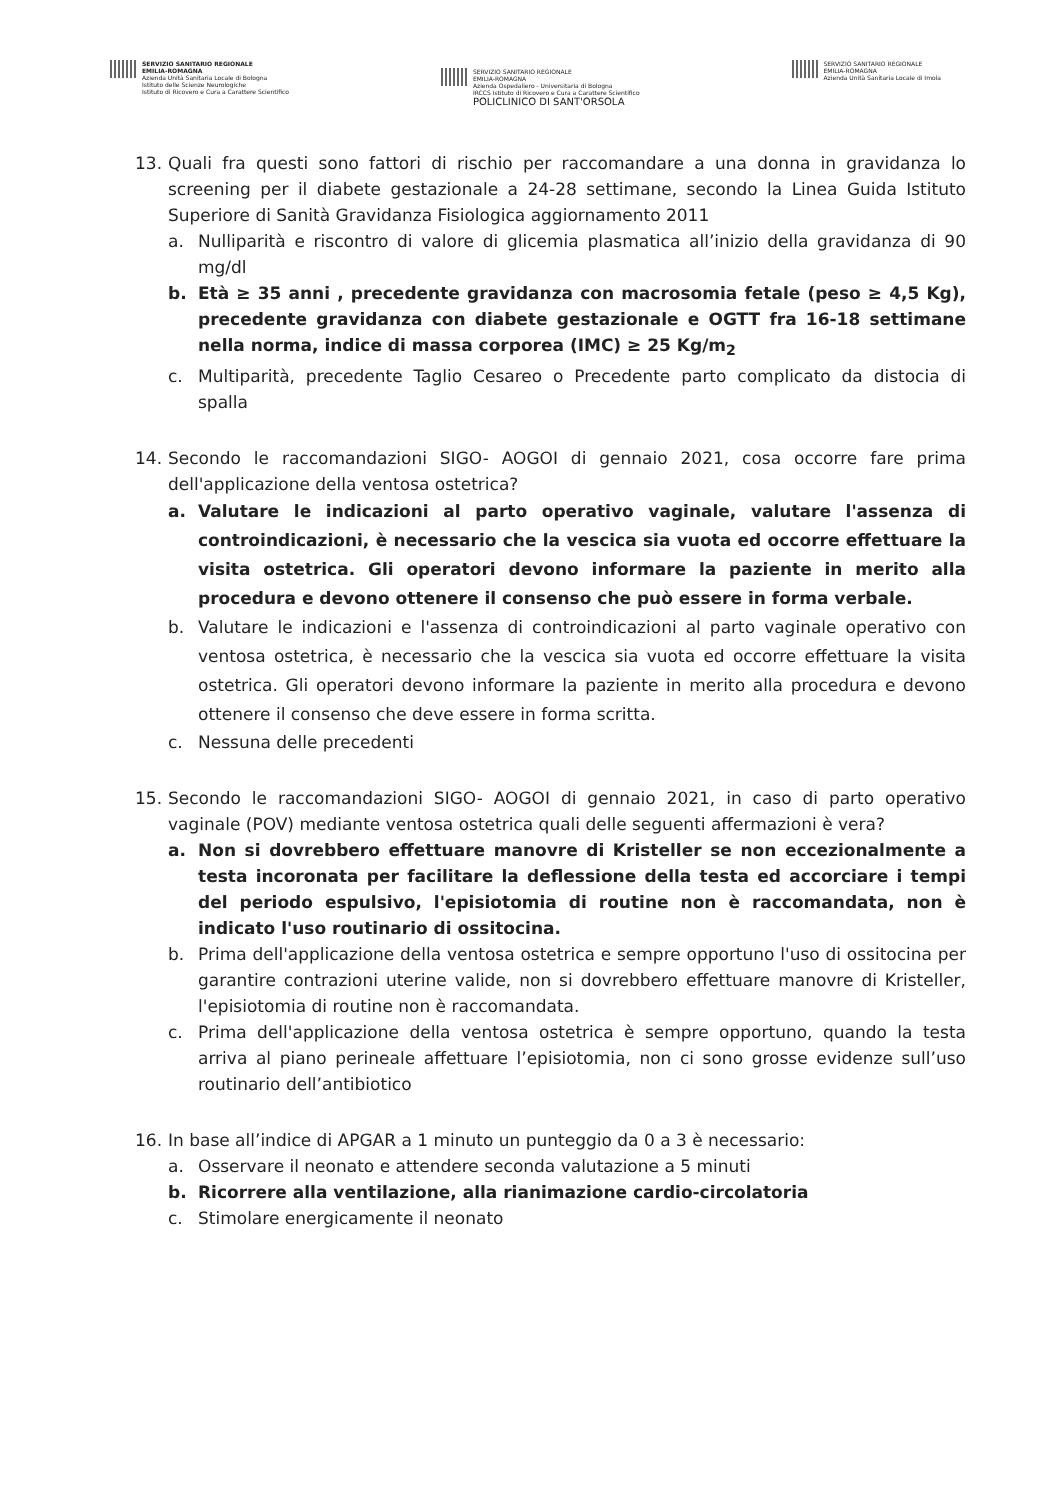SERVIZIO SANITARIO REGIONALE
EMILIA-ROMAGNA
Azienda Unità Sanitaria Locale di Bologna
Istituto delle Scienze Neurologiche
Istituto di Ricovero e Cura a Carattere Scientifico
SERVIZIO SANITARIO REGIONALE
EMILIA-ROMAGNA
Azienda Ospedaliero - Universitaria di Bologna
IRCCS Istituto di Ricovero e Cura a Carattere Scientifico
POLICLINICO DI SANT'ORSOLA
SERVIZIO SANITARIO REGIONALE
EMILIA-ROMAGNA
Azienda Unità Sanitaria Locale di Imola
13. Quali fra questi sono fattori di rischio per raccomandare a una donna in gravidanza lo screening per il diabete gestazionale a 24-28 settimane, secondo la Linea Guida Istituto Superiore di Sanità Gravidanza Fisiologica aggiornamento 2011
a. Nulliparità e riscontro di valore di glicemia plasmatica all’inizio della gravidanza di 90 mg/dl
b. Età ≥ 35 anni , precedente gravidanza con macrosomia fetale (peso ≥ 4,5 Kg), precedente gravidanza con diabete gestazionale e OGTT fra 16-18 settimane nella norma, indice di massa corporea (IMC) ≥ 25 Kg/m<sub>2</sub>
c. Multiparità, precedente Taglio Cesareo o Precedente parto complicato da distocia di spalla
14. Secondo le raccomandazioni SIGO- AOGOI di gennaio 2021, cosa occorre fare prima dell'applicazione della ventosa ostetrica?
a. Valutare le indicazioni al parto operativo vaginale, valutare l'assenza di controindicazioni, è necessario che la vescica sia vuota ed occorre effettuare la visita ostetrica. Gli operatori devono informare la paziente in merito alla procedura e devono ottenere il consenso che può essere in forma verbale.
b. Valutare le indicazioni e l'assenza di controindicazioni al parto vaginale operativo con ventosa ostetrica, è necessario che la vescica sia vuota ed occorre effettuare la visita ostetrica. Gli operatori devono informare la paziente in merito alla procedura e devono ottenere il consenso che deve essere in forma scritta.
c. Nessuna delle precedenti
15. Secondo le raccomandazioni SIGO- AOGOI di gennaio 2021, in caso di parto operativo vaginale (POV) mediante ventosa ostetrica quali delle seguenti affermazioni è vera?
a. Non si dovrebbero effettuare manovre di Kristeller se non eccezionalmente a testa incoronata per facilitare la deflessione della testa ed accorciare i tempi del periodo espulsivo, l'episiotomia di routine non è raccomandata, non è indicato l'uso routinario di ossitocina.
b. Prima dell'applicazione della ventosa ostetrica e sempre opportuno l'uso di ossitocina per garantire contrazioni uterine valide, non si dovrebbero effettuare manovre di Kristeller, l'episiotomia di routine non è raccomandata.
c. Prima dell'applicazione della ventosa ostetrica è sempre opportuno, quando la testa arriva al piano perineale affettuare l’episiotomia, non ci sono grosse evidenze sull’uso routinario dell’antibiotico
16. In base all’indice di APGAR a 1 minuto un punteggio da 0 a 3 è necessario:
a. Osservare il neonato e attendere seconda valutazione a 5 minuti
b. Ricorrere alla ventilazione, alla rianimazione cardio-circolatoria
c. Stimolare energicamente il neonato